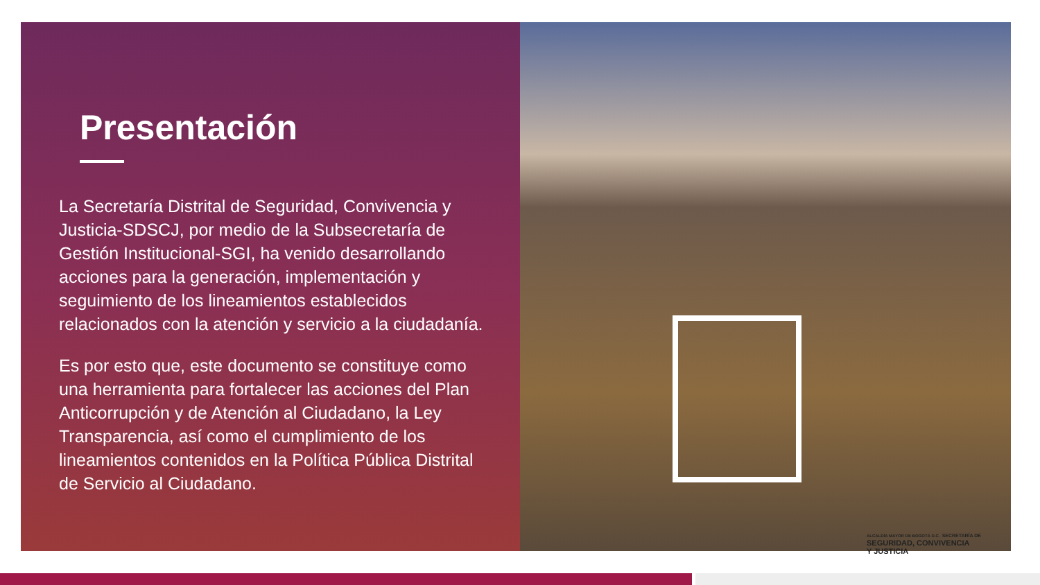Presentación
La Secretaría Distrital de Seguridad, Convivencia y Justicia-SDSCJ, por medio de la Subsecretaría de Gestión Institucional-SGI, ha venido desarrollando acciones para la generación, implementación y seguimiento de los lineamientos establecidos relacionados con la atención y servicio a la ciudadanía.
Es por esto que, este documento se constituye como una herramienta para fortalecer las acciones del Plan Anticorrupción y de Atención al Ciudadano, la Ley Transparencia, así como el cumplimiento de los lineamientos contenidos en la Política Pública Distrital de Servicio al Ciudadano.
ALCALDÍA MAYOR DE BOGOTÁ D.C. SECRETARÍA DE
SEGURIDAD, CONVIVENCIA
Y JUSTICIA